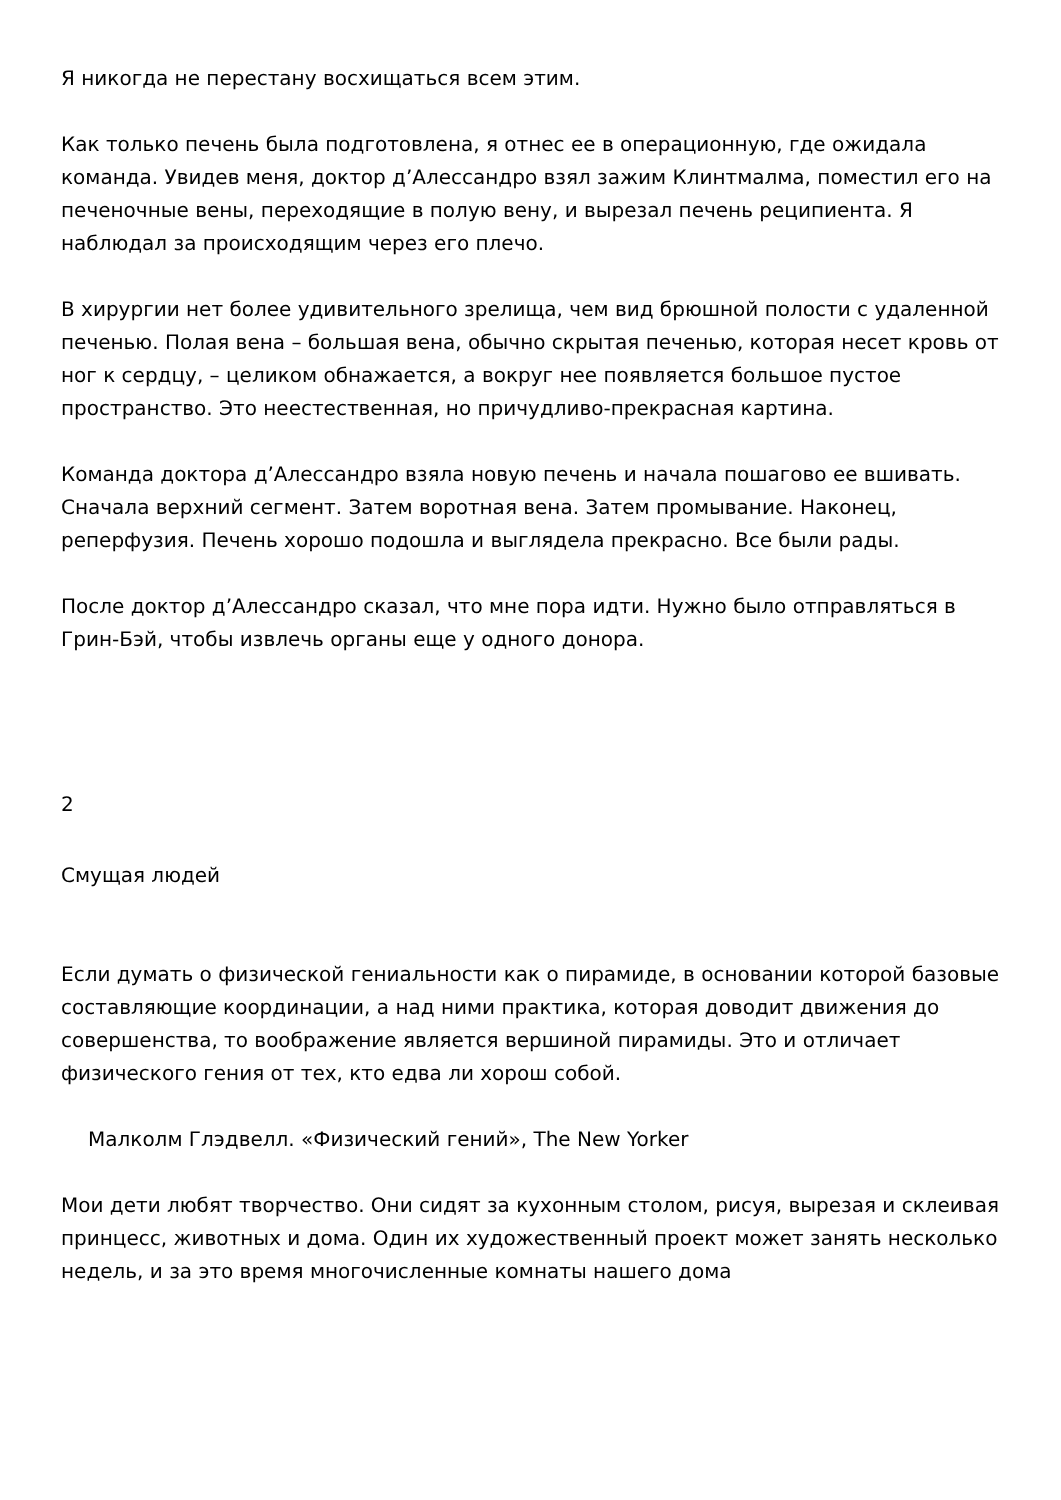Я никогда не перестану восхищаться всем этим.
Как только печень была подготовлена, я отнес ее в операционную, где ожидала команда. Увидев меня, доктор д’Алессандро взял зажим Клинтмалма, поместил его на печеночные вены, переходящие в полую вену, и вырезал печень реципиента. Я наблюдал за происходящим через его плечо.
В хирургии нет более удивительного зрелища, чем вид брюшной полости с удаленной печенью. Полая вена – большая вена, обычно скрытая печенью, которая несет кровь от ног к сердцу, – целиком обнажается, а вокруг нее появляется большое пустое пространство. Это неестественная, но причудливо-прекрасная картина.
Команда доктора д’Алессандро взяла новую печень и начала пошагово ее вшивать. Сначала верхний сегмент. Затем воротная вена. Затем промывание. Наконец, реперфузия. Печень хорошо подошла и выглядела прекрасно. Все были рады.
После доктор д’Алессандро сказал, что мне пора идти. Нужно было отправляться в Грин-Бэй, чтобы извлечь органы еще у одного донора.
2
Смущая людей
Если думать о физической гениальности как о пирамиде, в основании которой базовые составляющие координации, а над ними практика, которая доводит движения до совершенства, то воображение является вершиной пирамиды. Это и отличает физического гения от тех, кто едва ли хорош собой.
Малколм Глэдвелл. «Физический гений», The New Yorker
Мои дети любят творчество. Они сидят за кухонным столом, рисуя, вырезая и склеивая принцесс, животных и дома. Один их художественный проект может занять несколько недель, и за это время многочисленные комнаты нашего дома